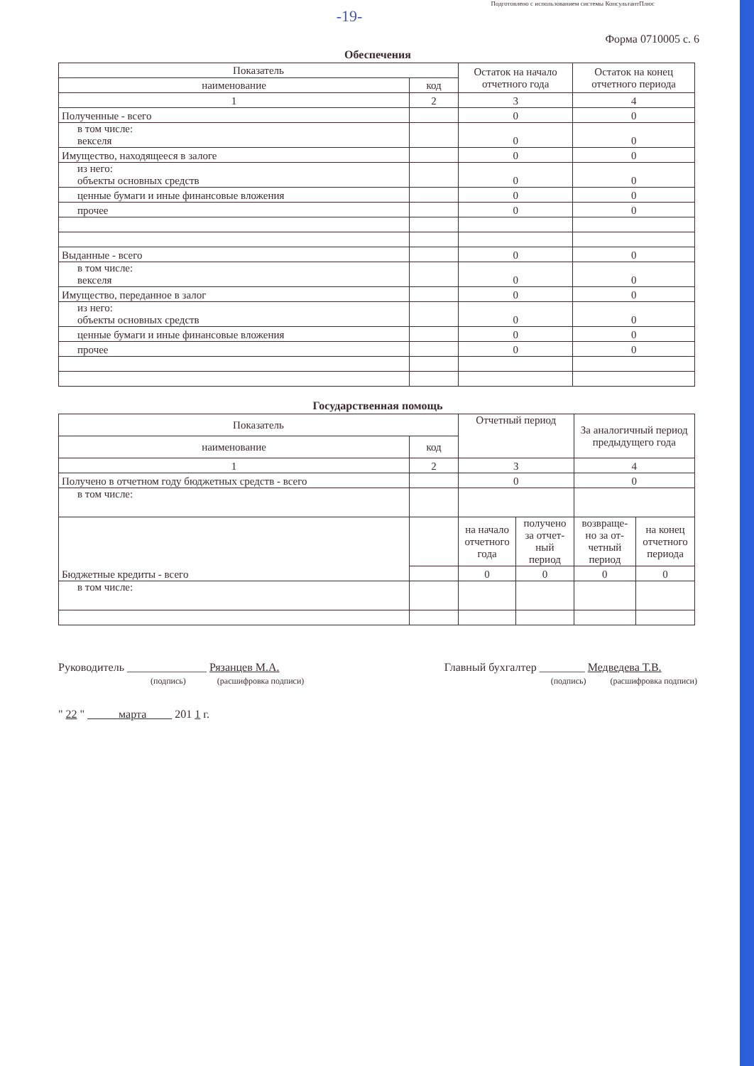Подготовлено с использованием системы КонсультантПлюс
-19-
Форма 0710005 с. 6
Обеспечения
| Показатель | | Остаток на начало отчетного года | Остаток на конец отчетного периода |
| --- | --- | --- | --- |
| наименование | код | | |
| 1 | 2 | 3 | 4 |
| Полученные - всего | | 0 | 0 |
| в том числе: векселя | | 0 | 0 |
| Имущество, находящееся в залоге | | 0 | 0 |
| из него: объекты основных средств | | 0 | 0 |
| ценные бумаги и иные финансовые вложения | | 0 | 0 |
| прочее | | 0 | 0 |
| Выданные - всего | | 0 | 0 |
| в том числе: векселя | | 0 | 0 |
| Имущество, переданное в залог | | 0 | 0 |
| из него: объекты основных средств | | 0 | 0 |
| ценные бумаги и иные финансовые вложения | | 0 | 0 |
| прочее | | 0 | 0 |
Государственная помощь
| Показатель | | Отчетный период | | За аналогичный период предыдущего года | |
| --- | --- | --- | --- | --- | --- |
| наименование | код | | | | |
| 1 | 2 | 3 | | 4 | |
| Получено в отчетном году бюджетных средств - всего | | 0 | | 0 | |
| в том числе: | | | | | |
| Бюджетные кредиты - всего | | на начало отчетного года | получено за отчет-ный период | возвраще-но за от-четный период | на конец отчетного периода |
| | | 0 | 0 | 0 | 0 |
| в том числе: | | | | | |
Руководитель ______________ Рязанцев М.А.
(подпись) (расшифровка подписи)
Главный бухгалтер ________ Медведева Т.В.
(подпись) (расшифровка подписи)
" 22 " марта 201 1 г.